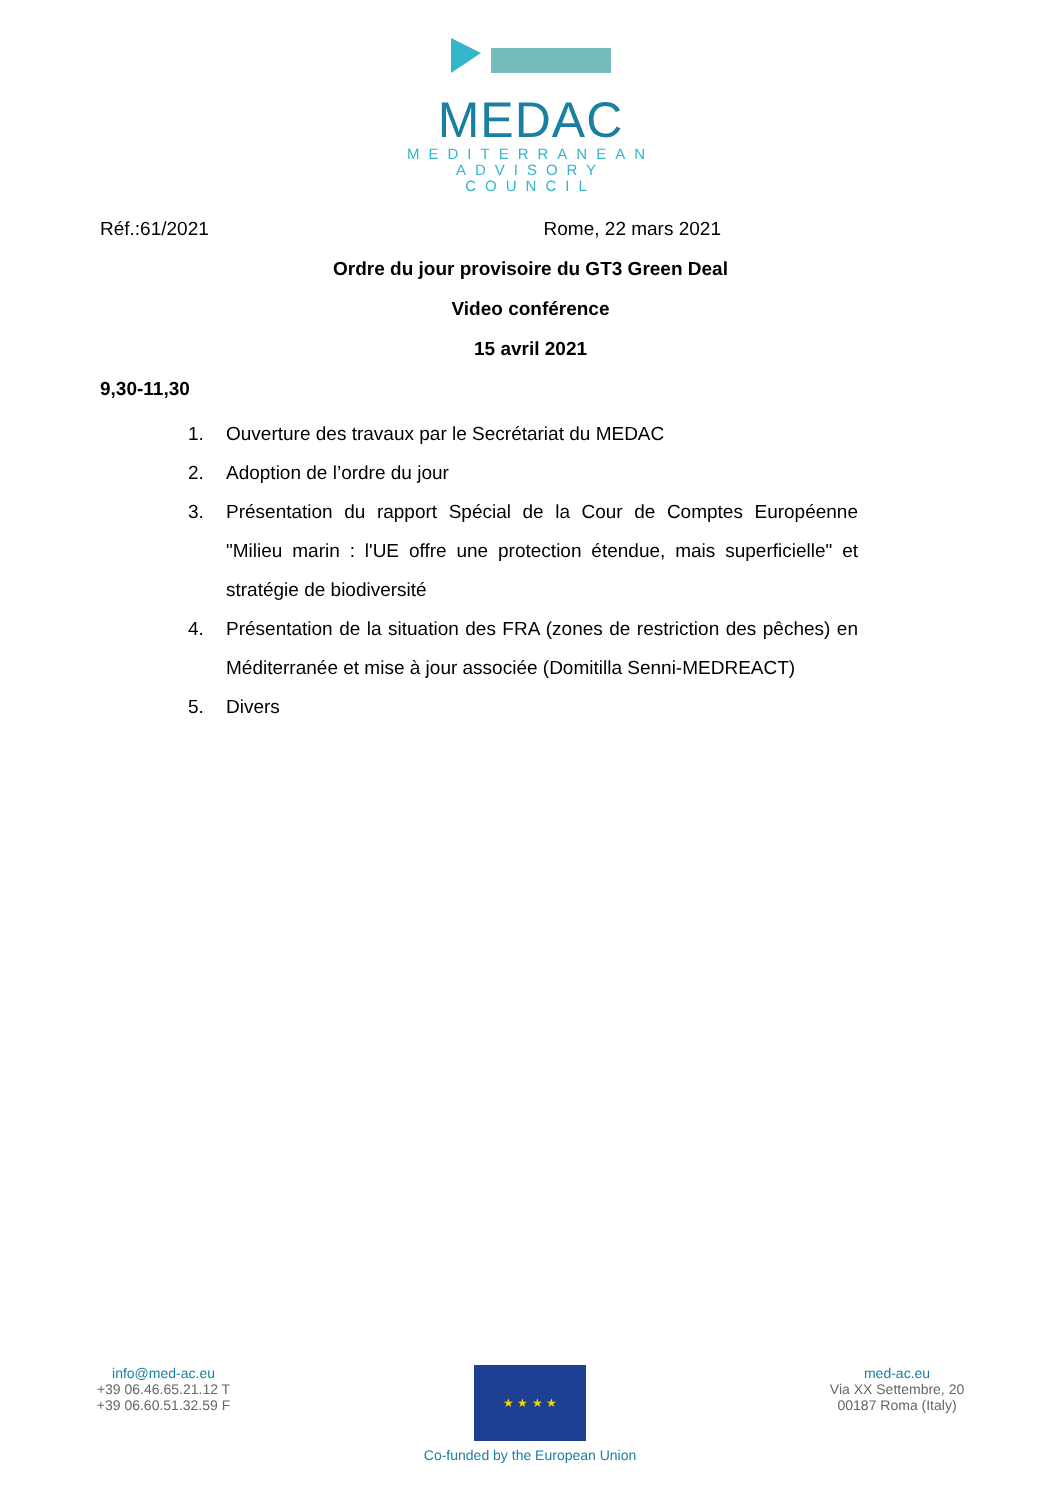MEDAC
MEDITERRANEAN
ADVISORY
COUNCIL
Réf.:61/2021 Rome, 22 mars 2021
Ordre du jour provisoire du GT3 Green Deal
Video conférence
15 avril 2021
9,30-11,30
1. Ouverture des travaux par le Secrétariat du MEDAC
2. Adoption de l’ordre du jour
3. Présentation du rapport Spécial de la Cour de Comptes Européenne "Milieu marin : l'UE offre une protection étendue, mais superficielle" et stratégie de biodiversité
4. Présentation de la situation des FRA (zones de restriction des pêches) en Méditerranée et mise à jour associée (Domitilla Senni-MEDREACT)
5. Divers
info@med-ac.eu
+39 06.46.65.21.12 T
+39 06.60.51.32.59 F
★ ★ ★ ★
Co-funded by the European Union
med-ac.eu
Via XX Settembre, 20
00187 Roma (Italy)